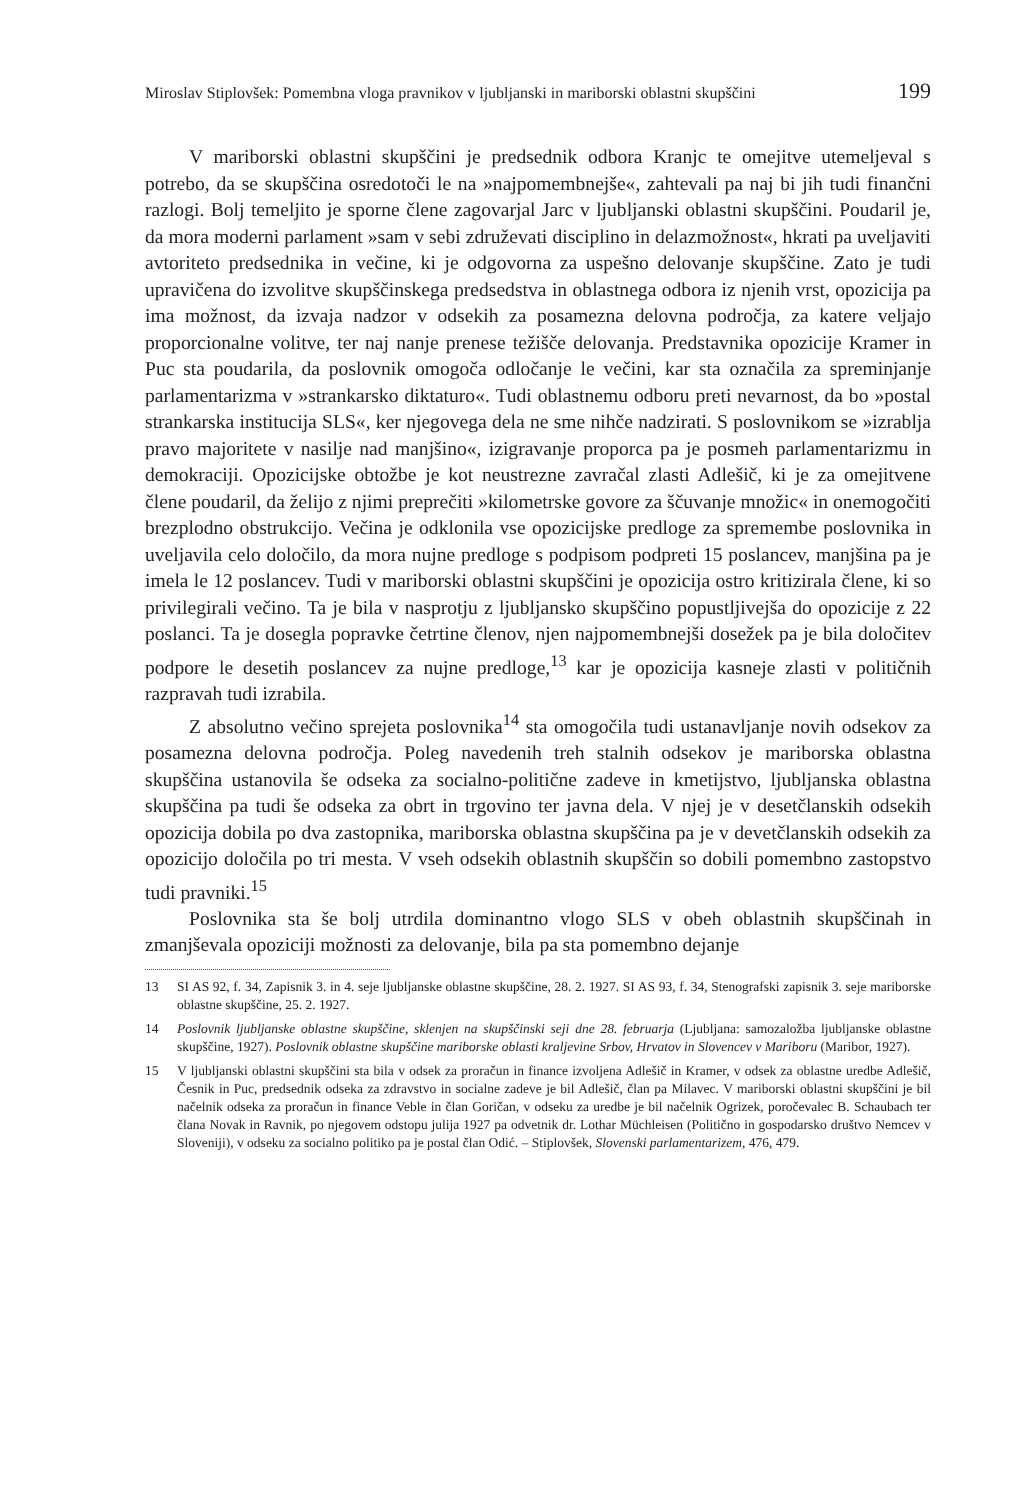Miroslav Stiplovšek: Pomembna vloga pravnikov v ljubljanski in mariborski oblastni skupščini 199
V mariborski oblastni skupščini je predsednik odbora Kranjc te omejitve utemeljeval s potrebo, da se skupščina osredotoči le na »najpomembnejše«, zahtevali pa naj bi jih tudi finančni razlogi. Bolj temeljito je sporne člene zagovarjal Jarc v ljubljanski oblastni skupščini. Poudaril je, da mora moderni parlament »sam v sebi združevati disciplino in delazmožnost«, hkrati pa uveljaviti avtoriteto predsednika in večine, ki je odgovorna za uspešno delovanje skupščine. Zato je tudi upravičena do izvolitve skupščinskega predsedstva in oblastnega odbora iz njenih vrst, opozicija pa ima možnost, da izvaja nadzor v odsekih za posamezna delovna področja, za katere veljajo proporcionalne volitve, ter naj nanje prenese težišče delovanja. Predstavnika opozicije Kramer in Puc sta poudarila, da poslovnik omogoča odločanje le večini, kar sta označila za spreminjanje parlamentarizma v »strankarsko diktaturo«. Tudi oblastnemu odboru preti nevarnost, da bo »postal strankarska institucija SLS«, ker njegovega dela ne sme nihče nadzirati. S poslovnikom se »izrablja pravo majoritete v nasilje nad manjšino«, izigravanje proporca pa je posmeh parlamentarizmu in demokraciji. Opozicijske obtožbe je kot neustrezne zavračal zlasti Adlešič, ki je za omejitvene člene poudaril, da želijo z njimi preprečiti »kilometrske govore za ščuvanje množic« in onemogočiti brezplodno obstrukcijo. Večina je odklonila vse opozicijske predloge za spremembe poslovnika in uveljavila celo določilo, da mora nujne predloge s podpisom podpreti 15 poslancev, manjšina pa je imela le 12 poslancev. Tudi v mariborski oblastni skupščini je opozicija ostro kritizirala člene, ki so privilegirali večino. Ta je bila v nasprotju z ljubljansko skupščino popustljivejša do opozicije z 22 poslanci. Ta je dosegla popravke četrtine členov, njen najpomembnejši dosežek pa je bila določitev podpore le desetih poslancev za nujne predloge,<sup>13</sup> kar je opozicija kasneje zlasti v političnih razpravah tudi izrabila.
Z absolutno večino sprejeta poslovnika<sup>14</sup> sta omogočila tudi ustanavljanje novih odsekov za posamezna delovna področja. Poleg navedenih treh stalnih odsekov je mariborska oblastna skupščina ustanovila še odseka za socialno-politične zadeve in kmetijstvo, ljubljanska oblastna skupščina pa tudi še odseka za obrt in trgovino ter javna dela. V njej je v desetčlanskih odsekih opozicija dobila po dva zastopnika, mariborska oblastna skupščina pa je v devetčlanskih odsekih za opozicijo določila po tri mesta. V vseh odsekih oblastnih skupščin so dobili pomembno zastopstvo tudi pravniki.<sup>15</sup>
Poslovnika sta še bolj utrdila dominantno vlogo SLS v obeh oblastnih skupščinah in zmanjševala opoziciji možnosti za delovanje, bila pa sta pomembno dejanje
13 SI AS 92, f. 34, Zapisnik 3. in 4. seje ljubljanske oblastne skupščine, 28. 2. 1927. SI AS 93, f. 34, Stenografski zapisnik 3. seje mariborske oblastne skupščine, 25. 2. 1927.
14 Poslovnik ljubljanske oblastne skupščine, sklenjen na skupščinski seji dne 28. februarja (Ljubljana: samozaložba ljubljanske oblastne skupščine, 1927). Poslovnik oblastne skupščine mariborske oblasti kraljevine Srbov, Hrvatov in Slovencev v Mariboru (Maribor, 1927).
15 V ljubljanski oblastni skupščini sta bila v odsek za proračun in finance izvoljena Adlešič in Kramer, v odsek za oblastne uredbe Adlešič, Česnik in Puc, predsednik odseka za zdravstvo in socialne zadeve je bil Adlešič, član pa Milavec. V mariborski oblastni skupščini je bil načelnik odseka za proračun in finance Veble in član Goričan, v odseku za uredbe je bil načelnik Ogrizek, poročevalec B. Schaubach ter člana Novak in Ravnik, po njegovem odstopu julija 1927 pa odvetnik dr. Lothar Müchleisen (Politično in gospodarsko društvo Nemcev v Sloveniji), v odseku za socialno politiko pa je postal član Odić. – Stiplovšek, Slovenski parlamentarizem, 476, 479.